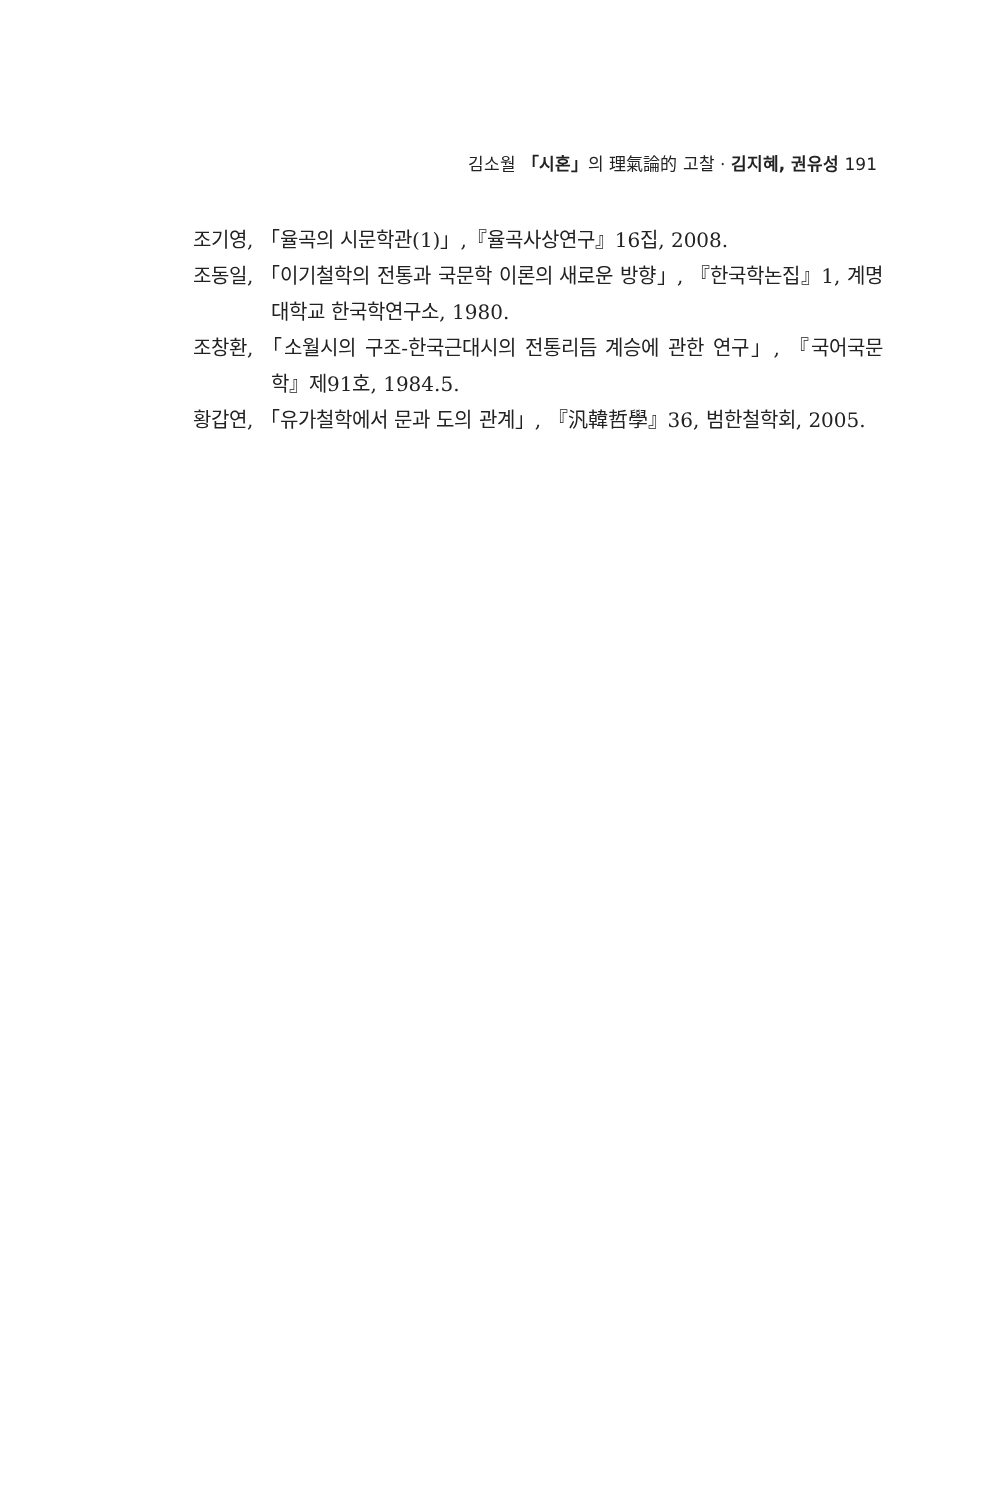김소월 「시혼」의 理氣論的 고찰 · 김지혜, 권유성 191
조기영, 「율곡의 시문학관(1)」,『율곡사상연구』16집, 2008.
조동일, 「이기철학의 전통과 국문학 이론의 새로운 방향」, 『한국학논집』1, 계명대학교 한국학연구소, 1980.
조창환, 「소월시의 구조-한국근대시의 전통리듬 계승에 관한 연구」, 『국어국문학』제91호, 1984.5.
황갑연, 「유가철학에서 문과 도의 관계」, 『汎韓哲學』36, 범한철학회, 2005.